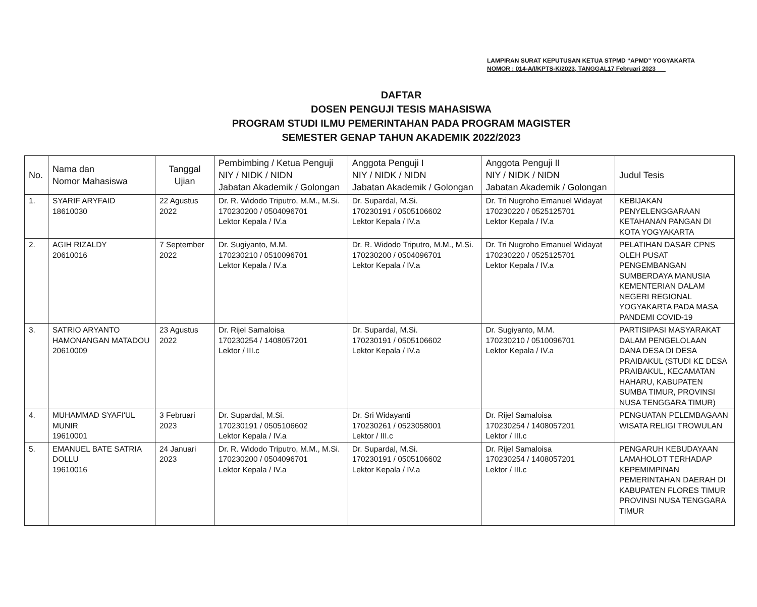LAMPIRAN SURAT KEPUTUSAN KETUA STPMD “APMD” YOGYAKARTA
NOMOR : 014-A/I/KPTS-K/2023, TANGGAL17 Februari 2023
DAFTAR
DOSEN PENGUJI TESIS MAHASISWA
PROGRAM STUDI ILMU PEMERINTAHAN PADA PROGRAM MAGISTER
SEMESTER GENAP TAHUN AKADEMIK 2022/2023
| No. | Nama dan Nomor Mahasiswa | Tanggal Ujian | Pembimbing / Ketua Penguji NIY / NIDK / NIDN Jabatan Akademik / Golongan | Anggota Penguji I NIY / NIDK / NIDN Jabatan Akademik / Golongan | Anggota Penguji II NIY / NIDK / NIDN Jabatan Akademik / Golongan | Judul Tesis |
| --- | --- | --- | --- | --- | --- | --- |
| 1. | SYARIF ARYFAID 18610030 | 22 Agustus 2022 | Dr. R. Widodo Triputro, M.M., M.Si. 170230200 / 0504096701 Lektor Kepala / IV.a | Dr. Supardal, M.Si. 170230191 / 0505106602 Lektor Kepala / IV.a | Dr. Tri Nugroho Emanuel Widayat 170230220 / 0525125701 Lektor Kepala / IV.a | KEBIJAKAN PENYELENGGARAAN KETAHANAN PANGAN DI KOTA YOGYAKARTA |
| 2. | AGIH RIZALDY 20610016 | 7 September 2022 | Dr. Sugiyanto, M.M. 170230210 / 0510096701 Lektor Kepala / IV.a | Dr. R. Widodo Triputro, M.M., M.Si. 170230200 / 0504096701 Lektor Kepala / IV.a | Dr. Tri Nugroho Emanuel Widayat 170230220 / 0525125701 Lektor Kepala / IV.a | PELATIHAN DASAR CPNS OLEH PUSAT PENGEMBANGAN SUMBERDAYA MANUSIA KEMENTERIAN DALAM NEGERI REGIONAL YOGYAKARTA PADA MASA PANDEMI COVID-19 |
| 3. | SATRIO ARYANTO HAMONANGAN MATADOU 20610009 | 23 Agustus 2022 | Dr. Rijel Samaloisa 170230254 / 1408057201 Lektor / III.c | Dr. Supardal, M.Si. 170230191 / 0505106602 Lektor Kepala / IV.a | Dr. Sugiyanto, M.M. 170230210 / 0510096701 Lektor Kepala / IV.a | PARTISIPASI MASYARAKAT DALAM PENGELOLAAN DANA DESA DI DESA PRAIBAKUL (STUDI KE DESA PRAIBAKUL, KECAMATAN HAHARU, KABUPATEN SUMBA TIMUR, PROVINSI NUSA TENGGARA TIMUR) |
| 4. | MUHAMMAD SYAFI'UL MUNIR 19610001 | 3 Februari 2023 | Dr. Supardal, M.Si. 170230191 / 0505106602 Lektor Kepala / IV.a | Dr. Sri Widayanti 170230261 / 0523058001 Lektor / III.c | Dr. Rijel Samaloisa 170230254 / 1408057201 Lektor / III.c | PENGUATAN PELEMBAGAAN WISATA RELIGI TROWULAN |
| 5. | EMANUEL BATE SATRIA DOLLU 19610016 | 24 Januari 2023 | Dr. R. Widodo Triputro, M.M., M.Si. 170230200 / 0504096701 Lektor Kepala / IV.a | Dr. Supardal, M.Si. 170230191 / 0505106602 Lektor Kepala / IV.a | Dr. Rijel Samaloisa 170230254 / 1408057201 Lektor / III.c | PENGARUH KEBUDAYAAN LAMAHOLOT TERHADAP KEPEMIMPINAN PEMERINTAHAN DAERAH DI KABUPATEN FLORES TIMUR PROVINSI NUSA TENGGARA TIMUR |